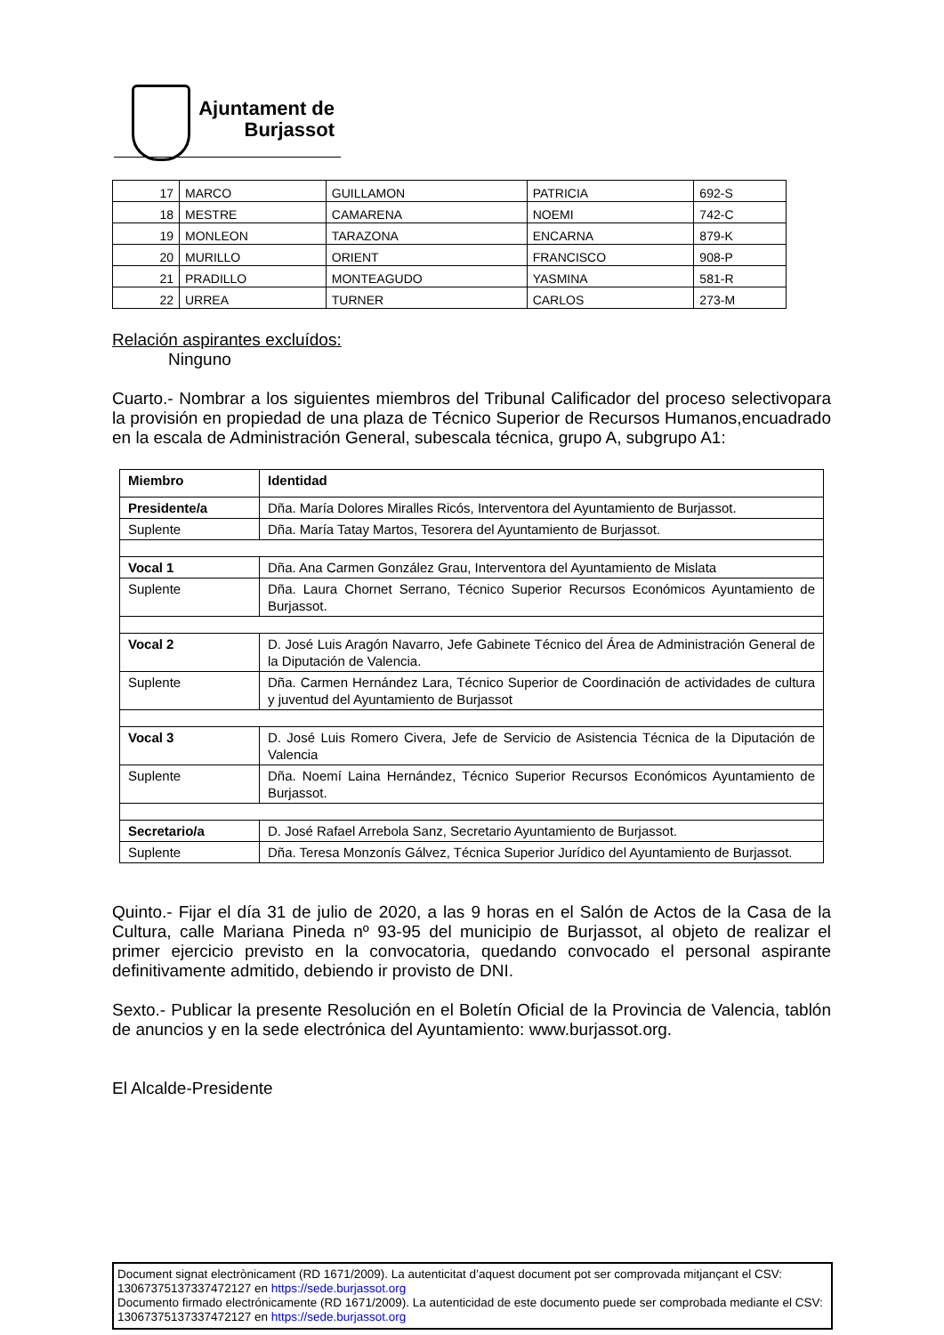Ajuntament de
Burjassot
| 17 | MARCO | GUILLAMON | PATRICIA | 692-S |
| 18 | MESTRE | CAMARENA | NOEMI | 742-C |
| 19 | MONLEON | TARAZONA | ENCARNA | 879-K |
| 20 | MURILLO | ORIENT | FRANCISCO | 908-P |
| 21 | PRADILLO | MONTEAGUDO | YASMINA | 581-R |
| 22 | URREA | TURNER | CARLOS | 273-M |
Relación aspirantes excluídos:
Ninguno
Cuarto.- Nombrar a los siguientes miembros del Tribunal Calificador del proceso selectivopara la provisión en propiedad de una plaza de Técnico Superior de Recursos Humanos,encuadrado en la escala de Administración General, subescala técnica, grupo A, subgrupo A1:
| Miembro | Identidad |
| --- | --- |
| Presidente/a | Dña. María Dolores Miralles Ricós, Interventora del Ayuntamiento de Burjassot. |
| Suplente | Dña. María Tatay Martos, Tesorera del Ayuntamiento de Burjassot. |
| Vocal 1 | Dña. Ana Carmen González Grau, Interventora del Ayuntamiento de Mislata |
| Suplente | Dña. Laura Chornet Serrano, Técnico Superior Recursos Económicos Ayuntamiento de Burjassot. |
| Vocal 2 | D. José Luis Aragón Navarro, Jefe Gabinete Técnico del Área de Administración General de la Diputación de Valencia. |
| Suplente | Dña. Carmen Hernández Lara, Técnico Superior de Coordinación de actividades de cultura y juventud del Ayuntamiento de Burjassot |
| Vocal 3 | D. José Luis Romero Civera, Jefe de Servicio de Asistencia Técnica de la Diputación de Valencia |
| Suplente | Dña. Noemí Laina Hernández, Técnico Superior Recursos Económicos Ayuntamiento de Burjassot. |
| Secretario/a | D. José Rafael Arrebola Sanz, Secretario Ayuntamiento de Burjassot. |
| Suplente | Dña. Teresa Monzonís Gálvez, Técnica Superior Jurídico del Ayuntamiento de Burjassot. |
Quinto.- Fijar el día 31 de julio de 2020, a las 9 horas en el Salón de Actos de la Casa de la Cultura, calle Mariana Pineda nº 93-95 del municipio de Burjassot, al objeto de realizar el primer ejercicio previsto en la convocatoria, quedando convocado el personal aspirante definitivamente admitido, debiendo ir provisto de DNI.
Sexto.- Publicar la presente Resolución en el Boletín Oficial de la Provincia de Valencia, tablón de anuncios y en la sede electrónica del Ayuntamiento: www.burjassot.org.
El Alcalde-Presidente
Document signat electrònicament (RD 1671/2009). La autenticitat d’aquest document pot ser comprovada mitjançant el CSV: 13067375137337472127 en https://sede.burjassot.org
Documento firmado electrónicamente (RD 1671/2009). La autenticidad de este documento puede ser comprobada mediante el CSV: 13067375137337472127 en https://sede.burjassot.org